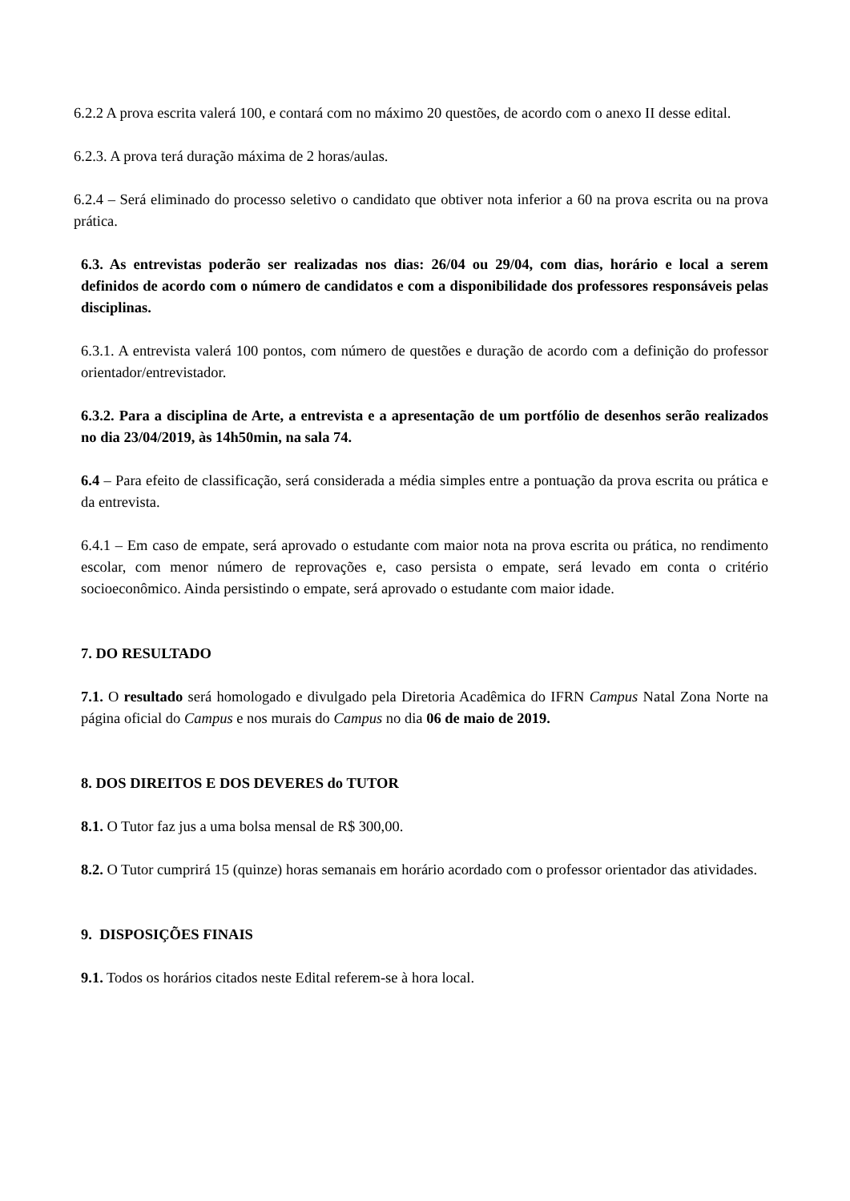6.2.2 A prova escrita valerá 100, e contará com no máximo 20 questões, de acordo com o anexo II desse edital.
6.2.3. A prova terá duração máxima de 2 horas/aulas.
6.2.4 – Será eliminado do processo seletivo o candidato que obtiver nota inferior a 60 na prova escrita ou na prova prática.
6.3. As entrevistas poderão ser realizadas nos dias: 26/04 ou 29/04, com dias, horário e local a serem definidos de acordo com o número de candidatos e com a disponibilidade dos professores responsáveis pelas disciplinas.
6.3.1. A entrevista valerá 100 pontos, com número de questões e duração de acordo com a definição do professor orientador/entrevistador.
6.3.2. Para a disciplina de Arte, a entrevista e a apresentação de um portfólio de desenhos serão realizados no dia 23/04/2019, às 14h50min, na sala 74.
6.4 – Para efeito de classificação, será considerada a média simples entre a pontuação da prova escrita ou prática e da entrevista.
6.4.1 – Em caso de empate, será aprovado o estudante com maior nota na prova escrita ou prática, no rendimento escolar, com menor número de reprovações e, caso persista o empate, será levado em conta o critério socioeconômico. Ainda persistindo o empate, será aprovado o estudante com maior idade.
7. DO RESULTADO
7.1. O resultado será homologado e divulgado pela Diretoria Acadêmica do IFRN Campus Natal Zona Norte na página oficial do Campus e nos murais do Campus no dia 06 de maio de 2019.
8. DOS DIREITOS E DOS DEVERES do TUTOR
8.1. O Tutor faz jus a uma bolsa mensal de R$ 300,00.
8.2. O Tutor cumprirá 15 (quinze) horas semanais em horário acordado com o professor orientador das atividades.
9. DISPOSIÇÕES FINAIS
9.1. Todos os horários citados neste Edital referem-se à hora local.